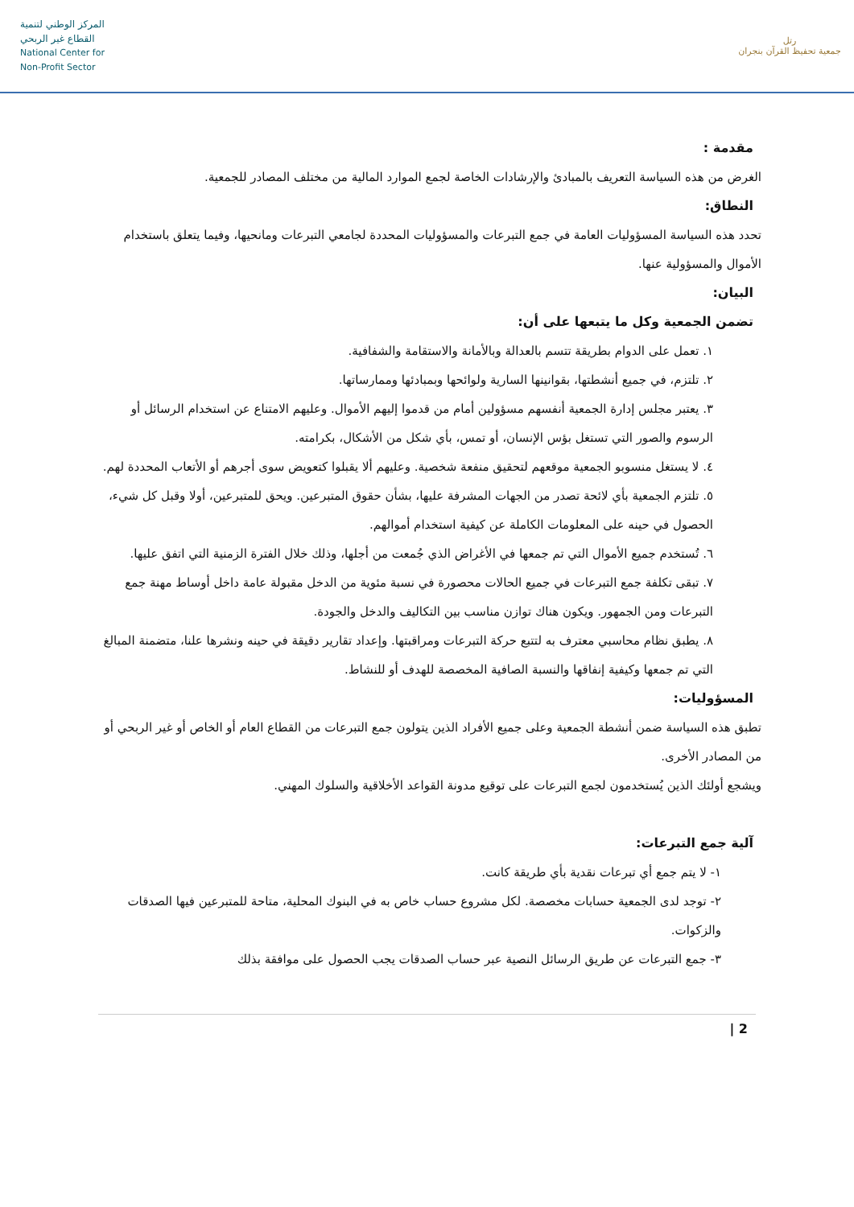المركز الوطني لتنمية
القطاع غير الربحي
National Center for
Non-Profit Sector
رتل
جمعية تحفيظ القرآن بنجران
مقدمة :
الغرض من هذه السياسة التعريف بالمبادئ والإرشادات الخاصة لجمع الموارد المالية من مختلف المصادر للجمعية.
النطاق:
تحدد هذه السياسة المسؤوليات العامة في جمع التبرعات والمسؤوليات المحددة لجامعي التبرعات ومانحيها، وفيما يتعلق باستخدام الأموال والمسؤولية عنها.
البيان:
تضمن الجمعية وكل ما يتبعها على أن:
١. تعمل على الدوام بطريقة تتسم بالعدالة وبالأمانة والاستقامة والشفافية.
٢. تلتزم، في جميع أنشطتها، بقوانينها السارية ولوائحها وبمبادئها وممارساتها.
٣. يعتبر مجلس إدارة الجمعية أنفسهم مسؤولين أمام من قدموا إليهم الأموال. وعليهم الامتناع عن استخدام الرسائل أو الرسوم والصور التي تستغل بؤس الإنسان، أو تمس، بأي شكل من الأشكال، بكرامته.
٤. لا يستغل منسوبو الجمعية موقعهم لتحقيق منفعة شخصية. وعليهم ألا يقبلوا كتعويض سوى أجرهم أو الأتعاب المحددة لهم.
٥. تلتزم الجمعية بأي لائحة تصدر من الجهات المشرفة عليها، بشأن حقوق المتبرعين. ويحق للمتبرعين، أولا وقبل كل شيء، الحصول في حينه على المعلومات الكاملة عن كيفية استخدام أموالهم.
٦. تُستخدم جميع الأموال التي تم جمعها في الأغراض الذي جُمعت من أجلها، وذلك خلال الفترة الزمنية التي اتفق عليها.
٧. تبقى تكلفة جمع التبرعات في جميع الحالات محصورة في نسبة مئوية من الدخل مقبولة عامة داخل أوساط مهنة جمع التبرعات ومن الجمهور. ويكون هناك توازن مناسب بين التكاليف والدخل والجودة.
٨. يطبق نظام محاسبي معترف به لتتبع حركة التبرعات ومراقبتها. وإعداد تقارير دقيقة في حينه ونشرها علنا، متضمنة المبالغ التي تم جمعها وكيفية إنفاقها والنسبة الصافية المخصصة للهدف أو للنشاط.
المسؤوليات:
تطبق هذه السياسة ضمن أنشطة الجمعية وعلى جميع الأفراد الذين يتولون جمع التبرعات من القطاع العام أو الخاص أو غير الربحي أو من المصادر الأخرى.
ويشجع أولئك الذين يُستخدمون لجمع التبرعات على توقيع مدونة القواعد الأخلاقية والسلوك المهني.
آلية جمع التبرعات:
١- لا يتم جمع أي تبرعات نقدية بأي طريقة كانت.
٢- توجد لدى الجمعية حسابات مخصصة. لكل مشروع حساب خاص به في البنوك المحلية، متاحة للمتبرعين فيها الصدقات والزكوات.
٣- جمع التبرعات عن طريق الرسائل النصية عبر حساب الصدقات يجب الحصول على موافقة بذلك
2 |